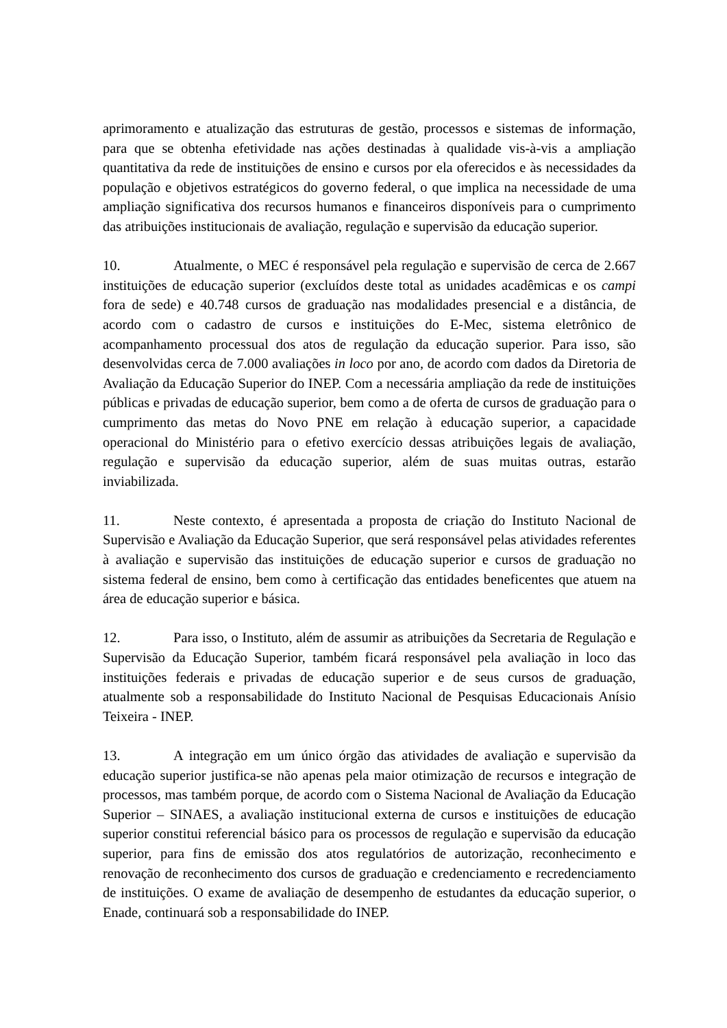aprimoramento e atualização das estruturas de gestão, processos e sistemas de informação, para que se obtenha efetividade nas ações destinadas à qualidade vis-à-vis a ampliação quantitativa da rede de instituições de ensino e cursos por ela oferecidos e às necessidades da população e objetivos estratégicos do governo federal, o que implica na necessidade de uma ampliação significativa dos recursos humanos e financeiros disponíveis para o cumprimento das atribuições institucionais de avaliação, regulação e supervisão da educação superior.
10. Atualmente, o MEC é responsável pela regulação e supervisão de cerca de 2.667 instituições de educação superior (excluídos deste total as unidades acadêmicas e os campi fora de sede) e 40.748 cursos de graduação nas modalidades presencial e a distância, de acordo com o cadastro de cursos e instituições do E-Mec, sistema eletrônico de acompanhamento processual dos atos de regulação da educação superior. Para isso, são desenvolvidas cerca de 7.000 avaliações in loco por ano, de acordo com dados da Diretoria de Avaliação da Educação Superior do INEP. Com a necessária ampliação da rede de instituições públicas e privadas de educação superior, bem como a de oferta de cursos de graduação para o cumprimento das metas do Novo PNE em relação à educação superior, a capacidade operacional do Ministério para o efetivo exercício dessas atribuições legais de avaliação, regulação e supervisão da educação superior, além de suas muitas outras, estarão inviabilizada.
11. Neste contexto, é apresentada a proposta de criação do Instituto Nacional de Supervisão e Avaliação da Educação Superior, que será responsável pelas atividades referentes à avaliação e supervisão das instituições de educação superior e cursos de graduação no sistema federal de ensino, bem como à certificação das entidades beneficentes que atuem na área de educação superior e básica.
12. Para isso, o Instituto, além de assumir as atribuições da Secretaria de Regulação e Supervisão da Educação Superior, também ficará responsável pela avaliação in loco das instituições federais e privadas de educação superior e de seus cursos de graduação, atualmente sob a responsabilidade do Instituto Nacional de Pesquisas Educacionais Anísio Teixeira - INEP.
13. A integração em um único órgão das atividades de avaliação e supervisão da educação superior justifica-se não apenas pela maior otimização de recursos e integração de processos, mas também porque, de acordo com o Sistema Nacional de Avaliação da Educação Superior – SINAES, a avaliação institucional externa de cursos e instituições de educação superior constitui referencial básico para os processos de regulação e supervisão da educação superior, para fins de emissão dos atos regulatórios de autorização, reconhecimento e renovação de reconhecimento dos cursos de graduação e credenciamento e recredenciamento de instituições. O exame de avaliação de desempenho de estudantes da educação superior, o Enade, continuará sob a responsabilidade do INEP.